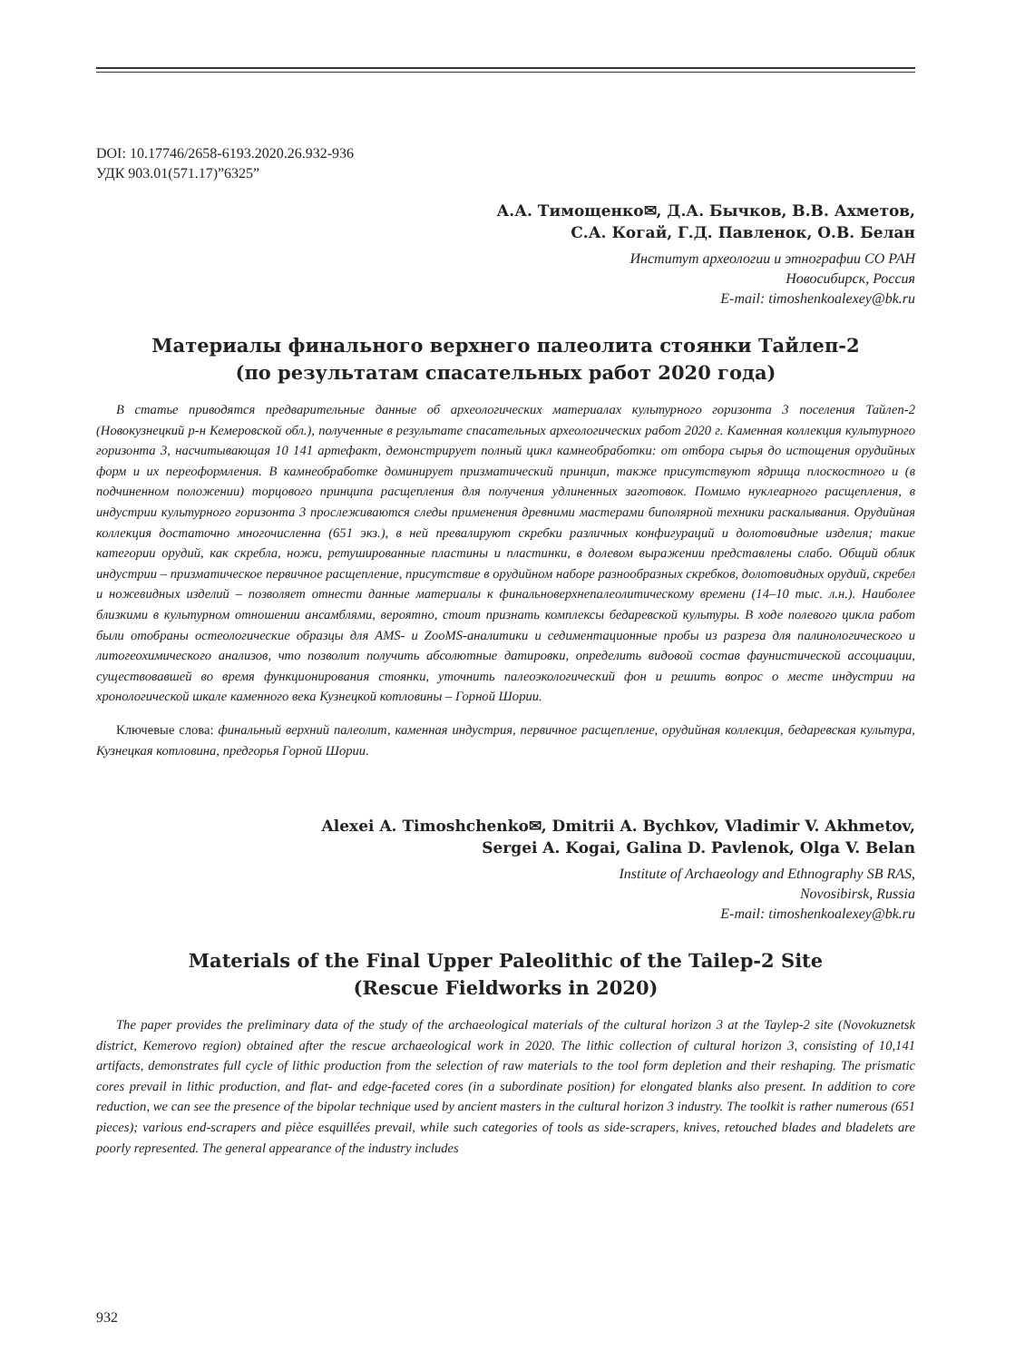DOI: 10.17746/2658-6193.2020.26.932-936
УДК 903.01(571.17)”6325”
А.А. Тимощенко✉, Д.А. Бычков, В.В. Ахметов,
С.А. Когай, Г.Д. Павленок, О.В. Белан
Институт археологии и этнографии СО РАН
Новосибирск, Россия
E-mail: timoshenkoalexey@bk.ru
Материалы финального верхнего палеолита стоянки Тайлеп-2
(по результатам спасательных работ 2020 года)
В статье приводятся предварительные данные об археологических материалах культурного горизонта 3 поселения Тайлеп-2 (Новокузнецкий р-н Кемеровской обл.), полученные в результате спасательных археологических работ 2020 г. Каменная коллекция культурного горизонта 3, насчитывающая 10 141 артефакт, демонстрирует полный цикл камнеобработки: от отбора сырья до истощения орудийных форм и их переоформления. В камнеобработке доминирует призматический принцип, также присутствуют ядрища плоскостного и (в подчиненном положении) торцового принципа расщепления для получения удлиненных заготовок. Помимо нуклеарного расщепления, в индустрии культурного горизонта 3 прослеживаются следы применения древними мастерами биполярной техники раскалывания. Орудийная коллекция достаточно многочисленна (651 экз.), в ней превалируют скребки различных конфигураций и долотовидные изделия; такие категории орудий, как скребла, ножи, ретушированные пластины и пластинки, в долевом выражении представлены слабо. Общий облик индустрии – призматическое первичное расщепление, присутствие в орудийном наборе разнообразных скребков, долотовидных орудий, скребел и ножевидных изделий – позволяет отнести данные материалы к финальноверхнепалеолитическому времени (14–10 тыс. л.н.). Наиболее близкими в культурном отношении ансамблями, вероятно, стоит признать комплексы бедаревской культуры. В ходе полевого цикла работ были отобраны остеологические образцы для AMS- и ZooMS-аналитики и седиментационные пробы из разреза для палинологического и литогеохимического анализов, что позволит получить абсолютные датировки, определить видовой состав фаунистической ассоциации, существовавшей во время функционирования стоянки, уточнить палеоэкологический фон и решить вопрос о месте индустрии на хронологической шкале каменного века Кузнецкой котловины – Горной Шории.
Ключевые слова: финальный верхний палеолит, каменная индустрия, первичное расщепление, орудийная коллекция, бедаревская культура, Кузнецкая котловина, предгорья Горной Шории.
Alexei A. Timoshchenko✉, Dmitrii A. Bychkov, Vladimir V. Akhmetov,
Sergei A. Kogai, Galina D. Pavlenok, Olga V. Belan
Institute of Archaeology and Ethnography SB RAS,
Novosibirsk, Russia
E-mail: timoshenkoalexey@bk.ru
Materials of the Final Upper Paleolithic of the Tailep-2 Site
(Rescue Fieldworks in 2020)
The paper provides the preliminary data of the study of the archaeological materials of the cultural horizon 3 at the Taylep-2 site (Novokuznetsk district, Kemerovo region) obtained after the rescue archaeological work in 2020. The lithic collection of cultural horizon 3, consisting of 10,141 artifacts, demonstrates full cycle of lithic production from the selection of raw materials to the tool form depletion and their reshaping. The prismatic cores prevail in lithic production, and flat- and edge-faceted cores (in a subordinate position) for elongated blanks also present. In addition to core reduction, we can see the presence of the bipolar technique used by ancient masters in the cultural horizon 3 industry. The toolkit is rather numerous (651 pieces); various end-scrapers and pièce esquillées prevail, while such categories of tools as side-scrapers, knives, retouched blades and bladelets are poorly represented. The general appearance of the industry includes
932